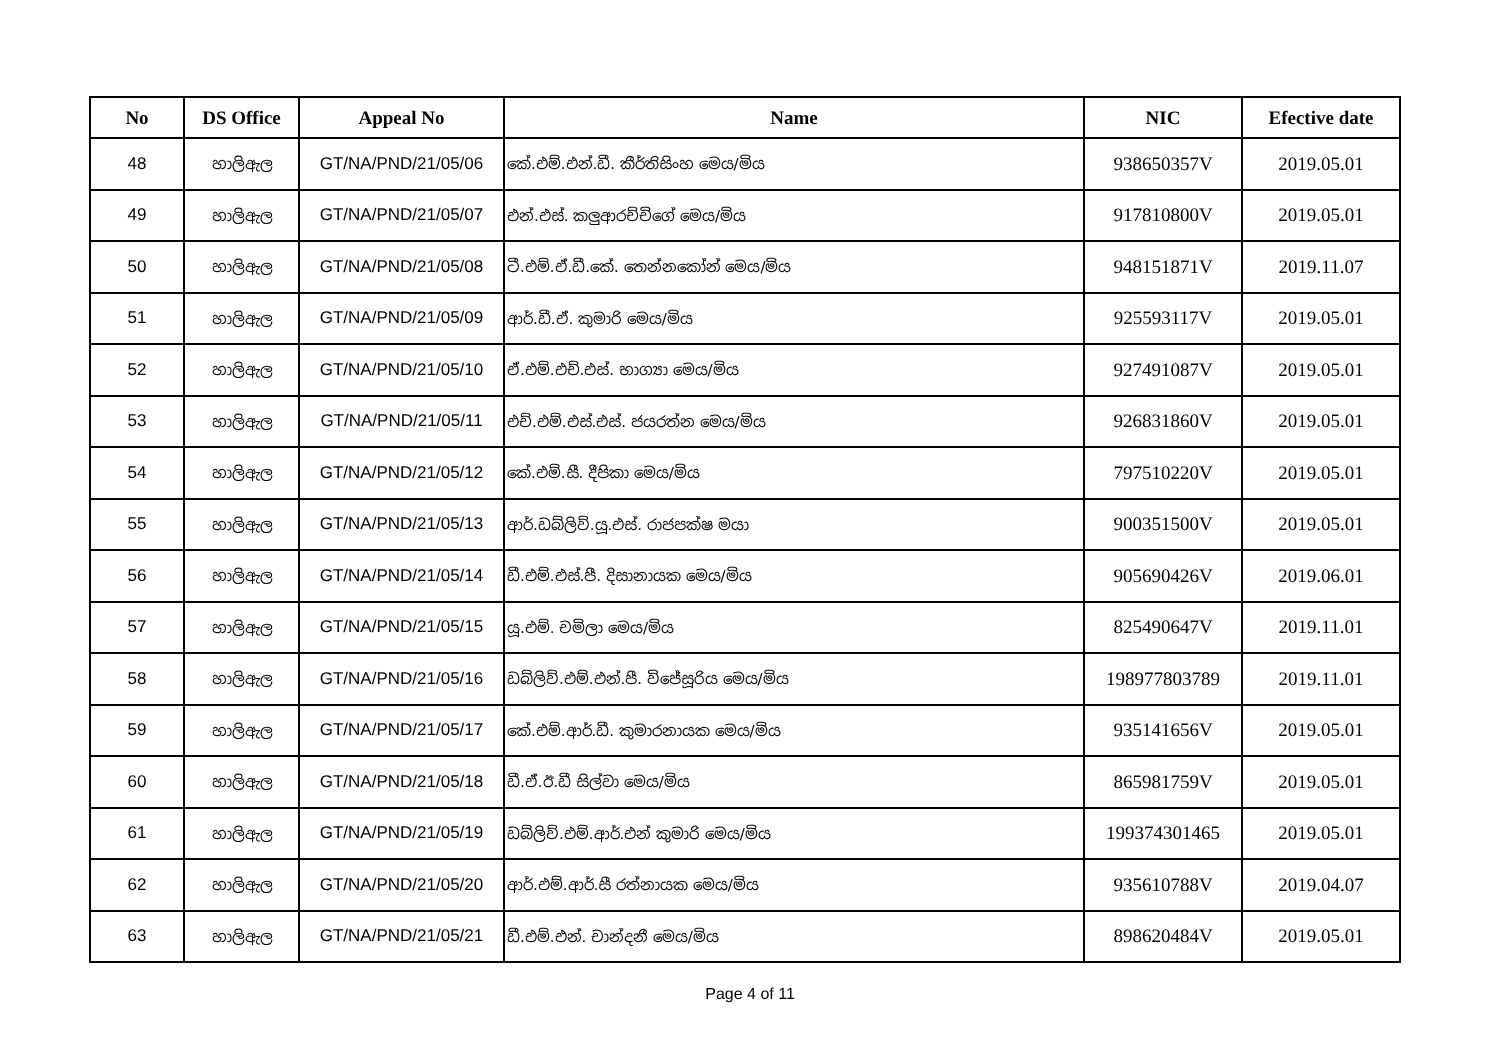| No | DS Office | Appeal No | Name | NIC | Efective date |
| --- | --- | --- | --- | --- | --- |
| 48 | හාලිඇල | GT/NA/PND/21/05/06 | කේ.එම්.එන්.ඩී. කීර්තිසිංහ මෙය/මිය | 938650357V | 2019.05.01 |
| 49 | හාලිඇල | GT/NA/PND/21/05/07 | එන්.එස්. කලුආරච්චිගේ මෙය/මිය | 917810800V | 2019.05.01 |
| 50 | හාලිඇල | GT/NA/PND/21/05/08 | ටී.එම්.ඒ.ඩී.කේ. තෙන්නකෝන් මෙය/මිය | 948151871V | 2019.11.07 |
| 51 | හාලිඇල | GT/NA/PND/21/05/09 | ආර්.ඩී.ඒ. කුමාරි මෙය/මිය | 925593117V | 2019.05.01 |
| 52 | හාලිඇල | GT/NA/PND/21/05/10 | ඒ.එම්.එච්.එස්. භාග්‍යා මෙය/මිය | 927491087V | 2019.05.01 |
| 53 | හාලිඇල | GT/NA/PND/21/05/11 | එච්.එම්.එස්.එස්. ජයරත්න මෙය/මිය | 926831860V | 2019.05.01 |
| 54 | හාලිඇල | GT/NA/PND/21/05/12 | කේ.එම්.සී. දීපිකා මෙය/මිය | 797510220V | 2019.05.01 |
| 55 | හාලිඇල | GT/NA/PND/21/05/13 | ආර්.ඩබ්ලිව්.යූ.එස්. රාජපක්ෂ මයා | 900351500V | 2019.05.01 |
| 56 | හාලිඇල | GT/NA/PND/21/05/14 | ඩී.එම්.එස්.පී. දිසානායක මෙය/මිය | 905690426V | 2019.06.01 |
| 57 | හාලිඇල | GT/NA/PND/21/05/15 | යූ.එම්. චමිලා මෙය/මිය | 825490647V | 2019.11.01 |
| 58 | හාලිඇල | GT/NA/PND/21/05/16 | ඩබ්ලිව්.එම්.එන්.පී. විජේසූරිය මෙය/මිය | 198977803789 | 2019.11.01 |
| 59 | හාලිඇල | GT/NA/PND/21/05/17 | කේ.එම්.ආර්.ඩී. කුමාරනායක මෙය/මිය | 935141656V | 2019.05.01 |
| 60 | හාලිඇල | GT/NA/PND/21/05/18 | ඩී.ඒ.ඊ.ඩී සිල්වා මෙය/මිය | 865981759V | 2019.05.01 |
| 61 | හාලිඇල | GT/NA/PND/21/05/19 | ඩබ්ලිව්.එම්.ආර්.එන් කුමාරි මෙය/මිය | 199374301465 | 2019.05.01 |
| 62 | හාලිඇල | GT/NA/PND/21/05/20 | ආර්.එම්.ආර්.සී රත්නායක මෙය/මිය | 935610788V | 2019.04.07 |
| 63 | හාලිඇල | GT/NA/PND/21/05/21 | ඩී.එම්.එන්. චාන්දනී මෙය/මිය | 898620484V | 2019.05.01 |
Page 4 of 11